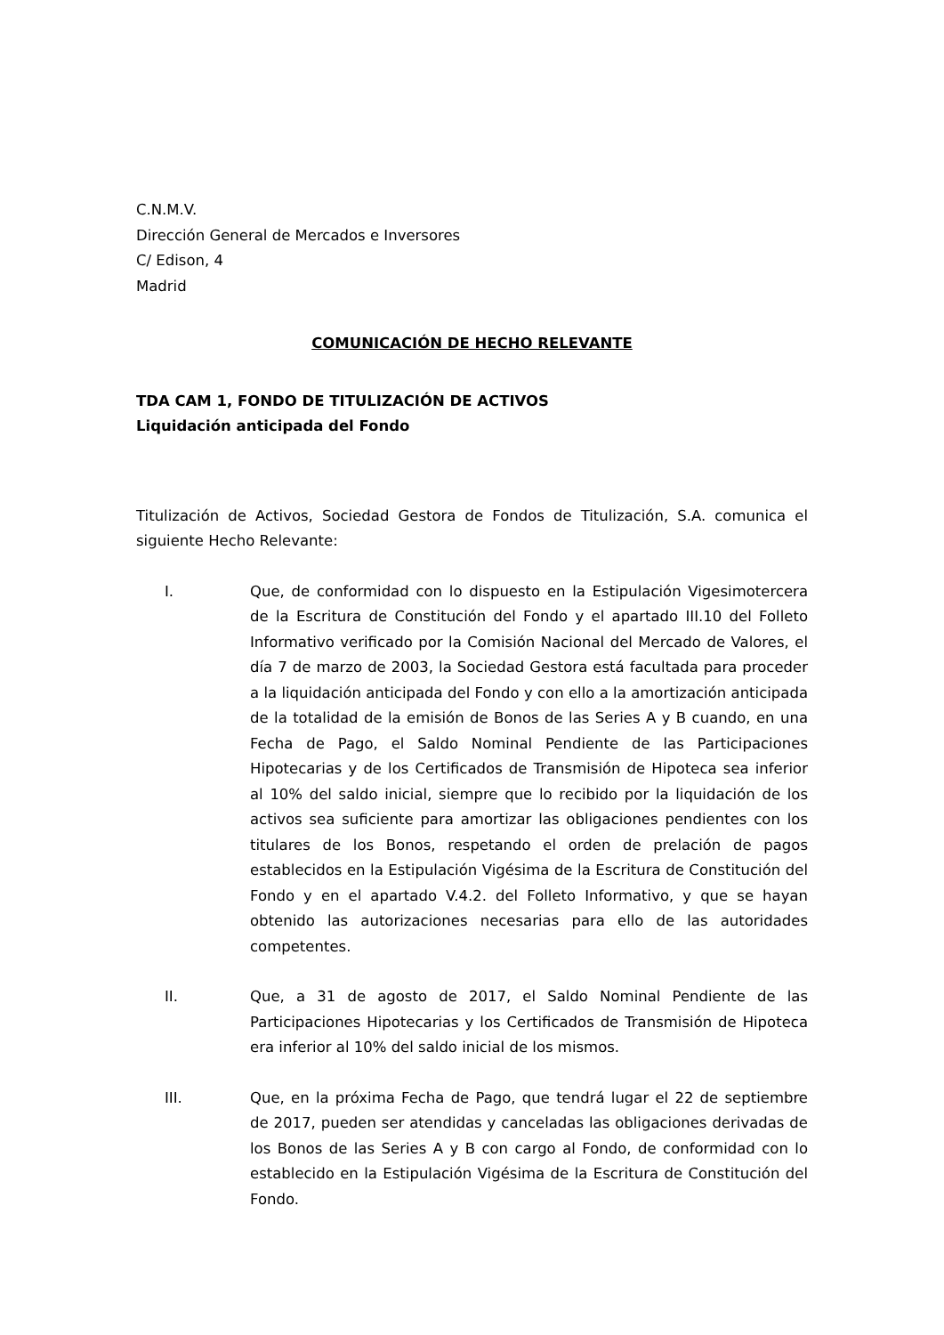C.N.M.V.
Dirección General de Mercados e Inversores
C/ Edison, 4
Madrid
COMUNICACIÓN DE HECHO RELEVANTE
TDA CAM 1, FONDO DE TITULIZACIÓN DE ACTIVOS
Liquidación anticipada del Fondo
Titulización de Activos, Sociedad Gestora de Fondos de Titulización, S.A. comunica el siguiente Hecho Relevante:
I. Que, de conformidad con lo dispuesto en la Estipulación Vigesimotercera de la Escritura de Constitución del Fondo y el apartado III.10 del Folleto Informativo verificado por la Comisión Nacional del Mercado de Valores, el día 7 de marzo de 2003, la Sociedad Gestora está facultada para proceder a la liquidación anticipada del Fondo y con ello a la amortización anticipada de la totalidad de la emisión de Bonos de las Series A y B cuando, en una Fecha de Pago, el Saldo Nominal Pendiente de las Participaciones Hipotecarias y de los Certificados de Transmisión de Hipoteca sea inferior al 10% del saldo inicial, siempre que lo recibido por la liquidación de los activos sea suficiente para amortizar las obligaciones pendientes con los titulares de los Bonos, respetando el orden de prelación de pagos establecidos en la Estipulación Vigésima de la Escritura de Constitución del Fondo y en el apartado V.4.2. del Folleto Informativo, y que se hayan obtenido las autorizaciones necesarias para ello de las autoridades competentes.
II. Que, a 31 de agosto de 2017, el Saldo Nominal Pendiente de las Participaciones Hipotecarias y los Certificados de Transmisión de Hipoteca era inferior al 10% del saldo inicial de los mismos.
III. Que, en la próxima Fecha de Pago, que tendrá lugar el 22 de septiembre de 2017, pueden ser atendidas y canceladas las obligaciones derivadas de los Bonos de las Series A y B con cargo al Fondo, de conformidad con lo establecido en la Estipulación Vigésima de la Escritura de Constitución del Fondo.